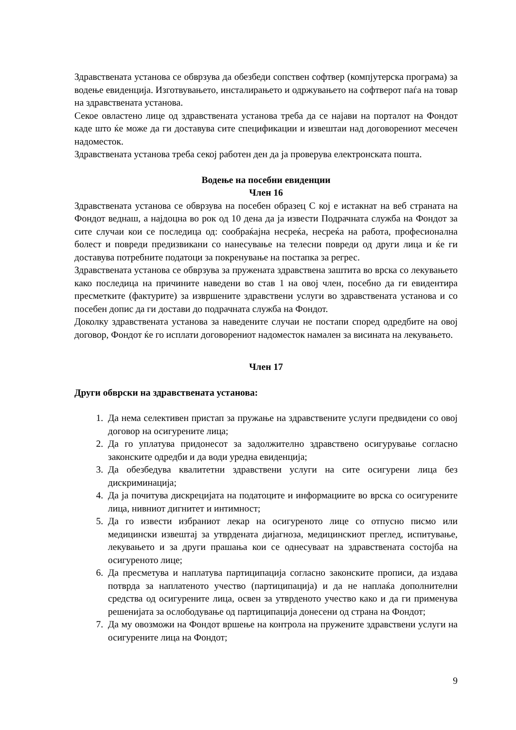Здравствената установа се обврзува да обезбеди сопствен софтвер (компјутерска програма) за водење евиденција. Изготвувањето, инсталирањето и одржувањето на софтверот паѓа на товар на здравствената установа.
Секое овластено лице од здравствената установа треба да се најави на порталот на Фондот каде што ќе може да ги доставува сите спецификации и извештаи над договорениот месечен надоместок.
Здравствената установа треба секој работен ден да ја проверува електронската пошта.
Водење на посебни евиденции
Член 16
Здравствената установа се обврзува на посебен образец С кој е истакнат на веб страната на Фондот веднаш, а најдоцна во рок од 10 дена да ја извести Подрачната служба на Фондот за сите случаи кои се последица од: сообраќајна несреќа, несреќа на работа, професионална болест и повреди предизвикани со нанесување на телесни повреди од други лица и ќе ги доставува потребните податоци за покренување на постапка за регрес.
Здравствената установа се обврзува за пружената здравствена заштита во врска со лекувањето како последица на причините наведени во став 1 на овој член, посебно да ги евидентира пресметките (фактурите) за извршените здравствени услуги во здравствената установа и со посебен допис да ги достави до подрачната служба на Фондот.
Доколку здравствената установа за наведените случаи не постапи според одредбите на овој договор, Фондот ќе го исплати договорениот надоместок намален за висината на лекувањето.
Член 17
Други обврски на здравствената установа:
1. Да нема селективен пристап за пружање на здравствените услуги предвидени со овој договор на осигурените лица;
2. Да го уплатува придонесот за задолжително здравствено осигурување согласно законските одредби и да води уредна евиденција;
3. Да обезбедува квалитетни здравствени услуги на сите осигурени лица без дискриминација;
4. Да ја почитува дискрецијата на податоците и информациите во врска со осигурените лица, нивниот дигнитет и интимност;
5. Да го извести избраниот лекар на осигуреното лице со отпусно писмо или медицински извештај за утврдената дијагноза, медицинскиот преглед, испитување, лекувањето и за други прашања кои се однесуваат на здравствената состојба на осигуреното лице;
6. Да пресметува и наплатува партиципација согласно законските прописи, да издава потврда за наплатеното учество (партиципација) и да не наплаќа дополнителни средства од осигурените лица, освен за утврденото учество како и да ги применува решенијата за ослободување од партиципација донесени од страна на Фондот;
7. Да му овозможи на Фондот вршење на контрола на пружените здравствени услуги на осигурените лица на Фондот;
9